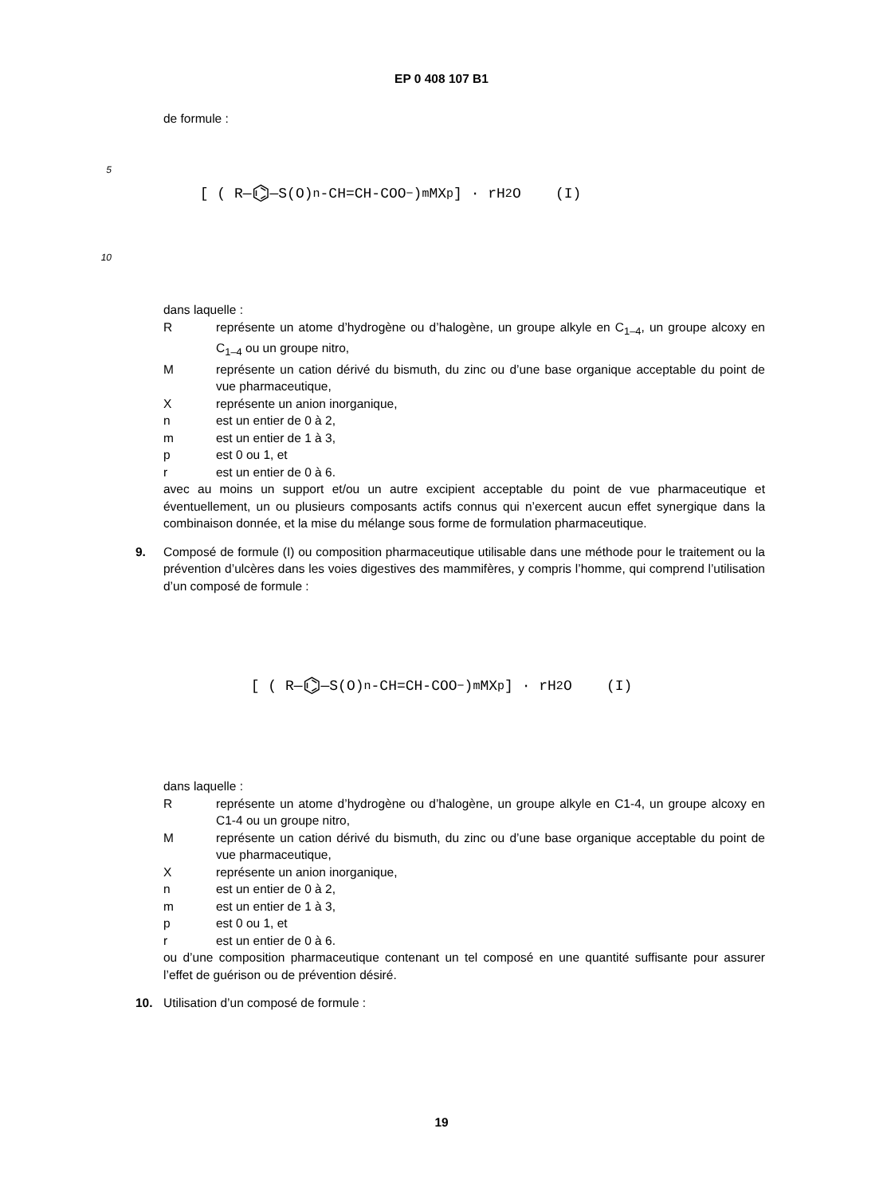EP 0 408 107 B1
de formule :
5
10
[ ( R— ⌬ —S(O)<sub>n</sub>-CH=CH-COO<sup>−</sup> )<sub>m</sub> MX<sub>p</sub> ] · rH<sub>2</sub>O (I)
dans laquelle :
Rreprésente un atome d’hydrogène ou d’halogène, un groupe alkyle en C<sub>1–4</sub>, un groupe alcoxy en C<sub>1–4</sub> ou un groupe nitro,
Mreprésente un cation dérivé du bismuth, du zinc ou d’une base organique acceptable du point de vue pharmaceutique,
Xreprésente un anion inorganique,
n est un entier de 0 à 2,
m est un entier de 1 à 3,
p est 0 ou 1, et
r est un entier de 0 à 6.
avec au moins un support et/ou un autre excipient acceptable du point de vue pharmaceutique et éventuellement, un ou plusieurs composants actifs connus qui n’exercent aucun effet synergique dans la combinaison donnée, et la mise du mélange sous forme de formulation pharmaceutique.
9. Composé de formule (I) ou composition pharmaceutique utilisable dans une méthode pour le traitement ou la prévention d’ulcères dans les voies digestives des mammifères, y compris l’homme, qui comprend l’utilisation d’un composé de formule :
[ ( R— ⌬ —S(O)<sub>n</sub>-CH=CH-COO<sup>−</sup> )<sub>m</sub> MX<sub>p</sub> ] · rH<sub>2</sub>O (I)
dans laquelle :
Rreprésente un atome d’hydrogène ou d’halogène, un groupe alkyle en C1-4, un groupe alcoxy en C1-4 ou un groupe nitro,
Mreprésente un cation dérivé du bismuth, du zinc ou d’une base organique acceptable du point de vue pharmaceutique,
Xreprésente un anion inorganique,
n est un entier de 0 à 2,
m est un entier de 1 à 3,
p est 0 ou 1, et
r est un entier de 0 à 6.
ou d’une composition pharmaceutique contenant un tel composé en une quantité suffisante pour assurer l’effet de guérison ou de prévention désiré.
10. Utilisation d’un composé de formule :
19